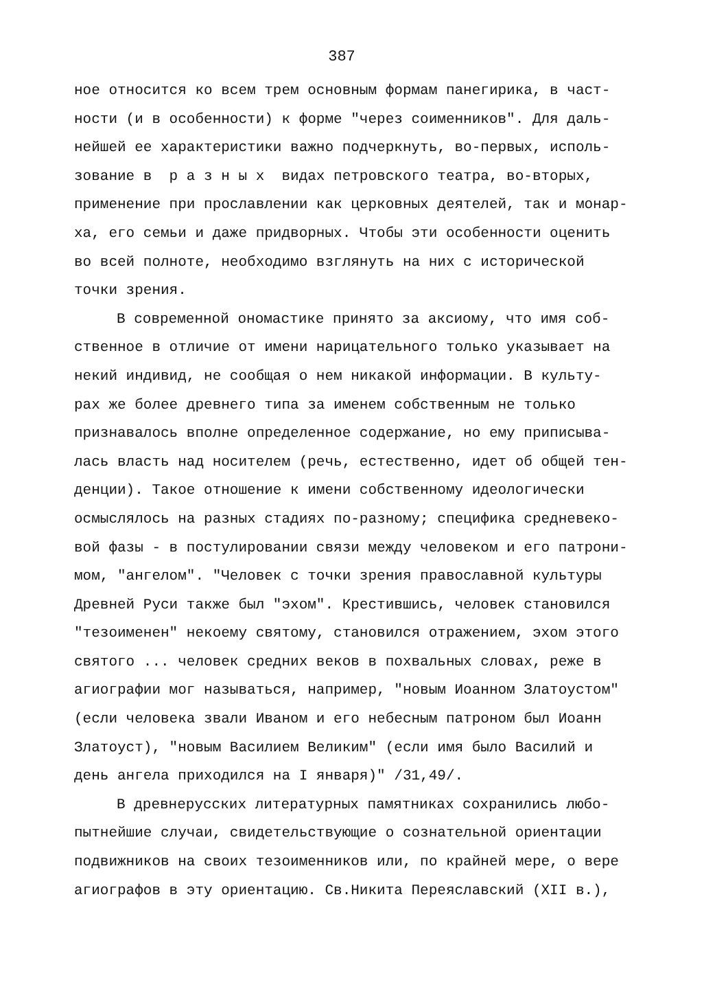387
ное относится ко всем трем основным формам панегирика, в част-
ности (и в особенности) к форме "через соименников". Для даль-
нейшей ее характеристики важно подчеркнуть, во-первых, исполь-
зование в р а з н ы х видах петровского театра, во-вторых,
применение при прославлении как церковных деятелей, так и монар-
ха, его семьи и даже придворных. Чтобы эти особенности оценить
во всей полноте, необходимо взглянуть на них с исторической
точки зрения.
В современной ономастике принято за аксиому, что имя соб-
ственное в отличие от имени нарицательного только указывает на
некий индивид, не сообщая о нем никакой информации. В культу-
рах же более древнего типа за именем собственным не только
признавалось вполне определенное содержание, но ему приписыва-
лась власть над носителем (речь, естественно, идет об общей тен-
денции). Такое отношение к имени собственному идеологически
осмыслялось на разных стадиях по-разному; специфика средневеко-
вой фазы - в постулировании связи между человеком и его патрони-
мом, "ангелом". "Человек с точки зрения православной культуры
Древней Руси также был "эхом". Крестившись, человек становился
"тезоименен" некоему святому, становился отражением, эхом этого
святого ... человек средних веков в похвальных словах, реже в
агиографии мог называться, например, "новым Иоанном Златоустом"
(если человека звали Иваном и его небесным патроном был Иоанн
Златоуст), "новым Василием Великим" (если имя было Василий и
день ангела приходился на I января)" /31,49/.
В древнерусских литературных памятниках сохранились любо-
пытнейшие случаи, свидетельствующие о сознательной ориентации
подвижников на своих тезоименников или, по крайней мере, о вере
агиографов в эту ориентацию. Св.Никита Переяславский (XII в.),